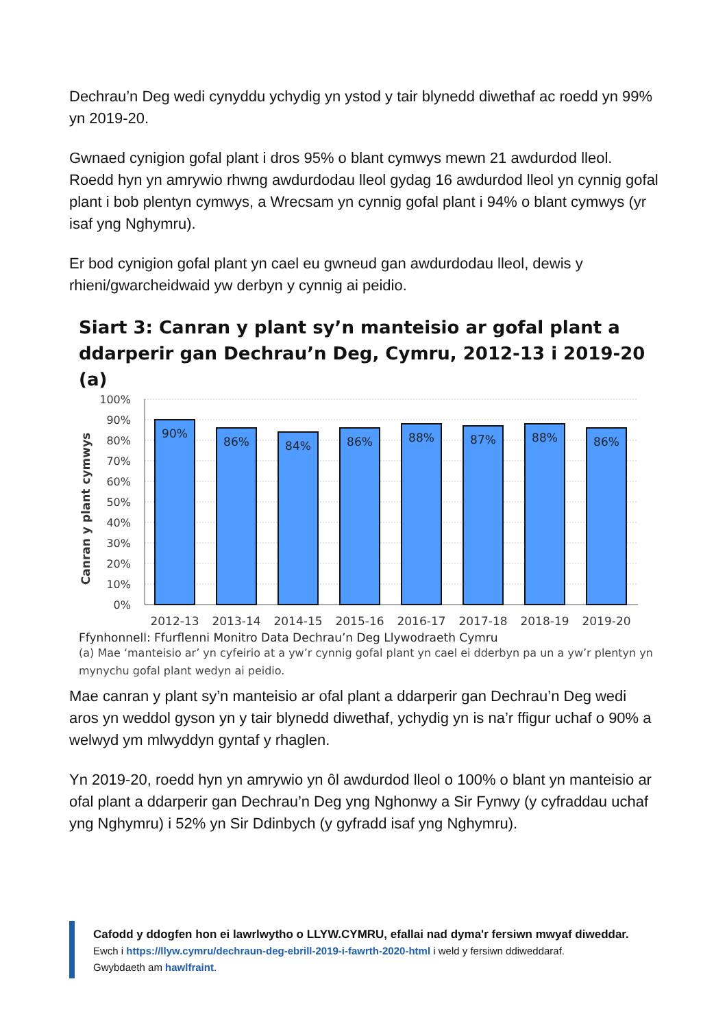Dechrau’n Deg wedi cynyddu ychydig yn ystod y tair blynedd diwethaf ac roedd yn 99% yn 2019-20.
Gwnaed cynigion gofal plant i dros 95% o blant cymwys mewn 21 awdurdod lleol. Roedd hyn yn amrywio rhwng awdurdodau lleol gydag 16 awdurdod lleol yn cynnig gofal plant i bob plentyn cymwys, a Wrecsam yn cynnig gofal plant i 94% o blant cymwys (yr isaf yng Nghymru).
Er bod cynigion gofal plant yn cael eu gwneud gan awdurdodau lleol, dewis y rhieni/gwarcheidwaid yw derbyn y cynnig ai peidio.
Siart 3: Canran y plant sy’n manteisio ar gofal plant a ddarperir gan Dechrau’n Deg, Cymru, 2012-13 i 2019-20 (a)
Canran y plant cymwys
100%
90%
80%
70%
60%
50%
40%
30%
20%
10%
0%
90%
86%
84%
86%
88%
87%
88%
86%
2012-13
2013-14
2014-15
2015-16
2016-17
2017-18
2018-19
2019-20
Ffynhonnell: Ffurflenni Monitro Data Dechrau’n Deg Llywodraeth Cymru
(a) Mae ‘manteisio ar’ yn cyfeirio at a yw’r cynnig gofal plant yn cael ei dderbyn pa un a yw’r plentyn yn mynychu gofal plant wedyn ai peidio.
Mae canran y plant sy’n manteisio ar ofal plant a ddarperir gan Dechrau’n Deg wedi aros yn weddol gyson yn y tair blynedd diwethaf, ychydig yn is na’r ffigur uchaf o 90% a welwyd ym mlwyddyn gyntaf y rhaglen.
Yn 2019-20, roedd hyn yn amrywio yn ôl awdurdod lleol o 100% o blant yn manteisio ar ofal plant a ddarperir gan Dechrau’n Deg yng Nghonwy a Sir Fynwy (y cyfraddau uchaf yng Nghymru) i 52% yn Sir Ddinbych (y gyfradd isaf yng Nghymru).
Cafodd y ddogfen hon ei lawrlwytho o LLYW.CYMRU, efallai nad dyma'r fersiwn mwyaf diweddar.
Ewch i https://llyw.cymru/dechraun-deg-ebrill-2019-i-fawrth-2020-html i weld y fersiwn ddiweddaraf.
Gwybdaeth am hawlfraint.